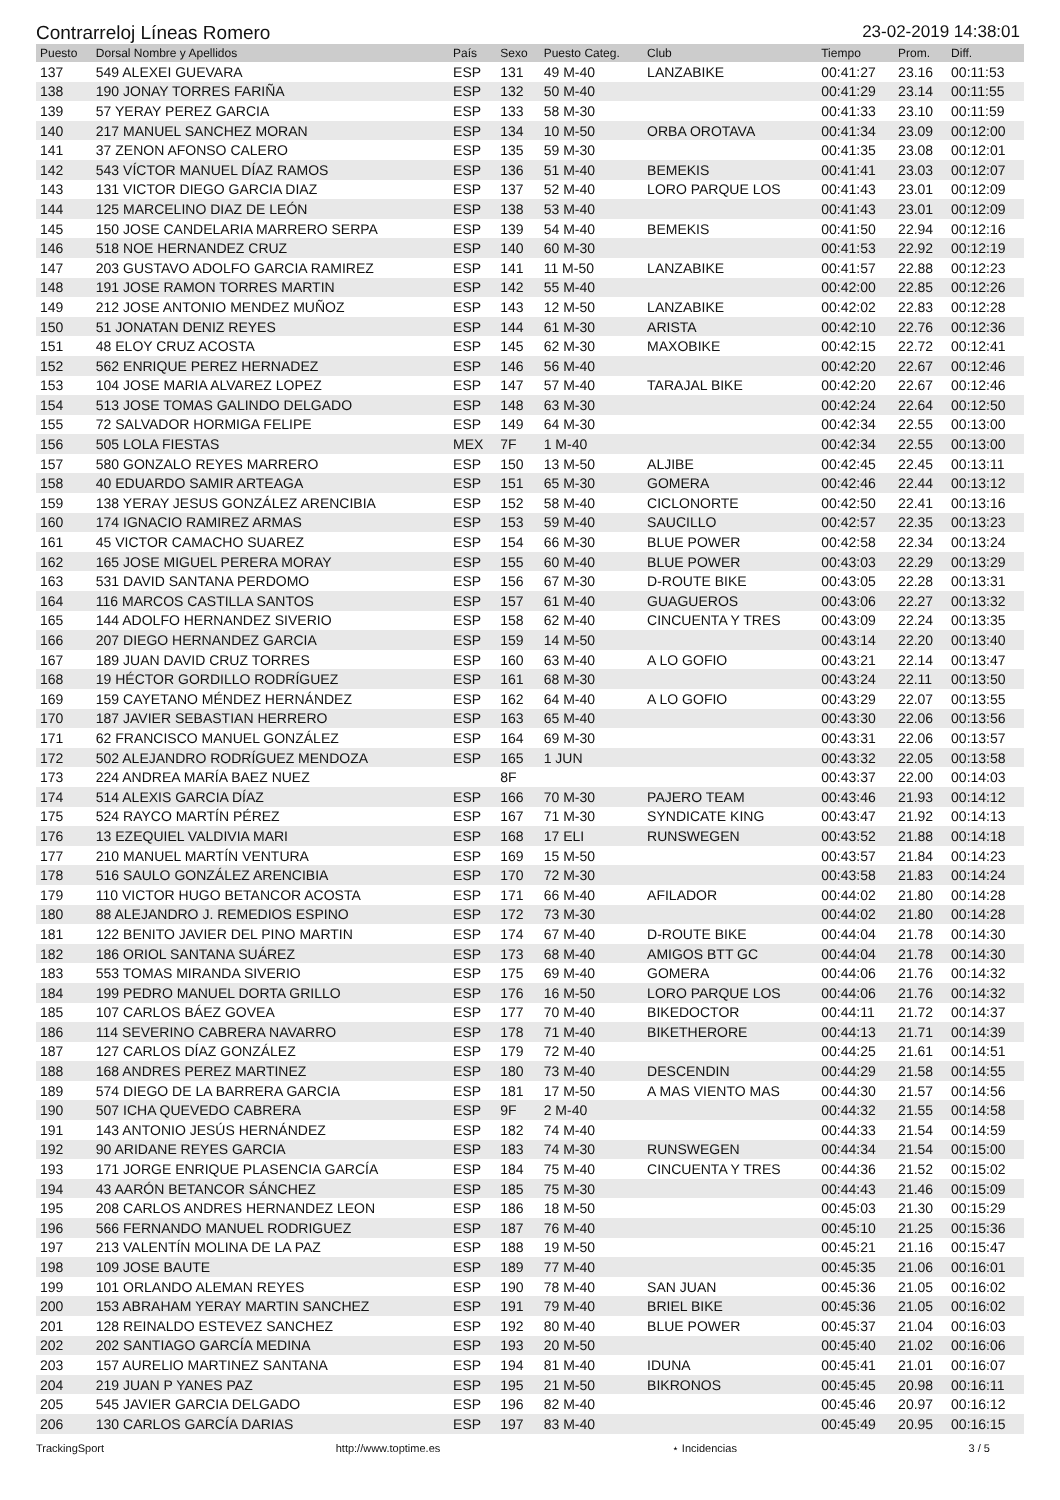Contrarreloj Líneas Romero 23-02-2019 14:38:01
| Puesto | Dorsal Nombre y Apellidos | País | Sexo | Puesto Categ. | Club | Tiempo | Prom. | Diff. |
| --- | --- | --- | --- | --- | --- | --- | --- | --- |
| 137 | 549 ALEXEI GUEVARA | ESP | 131 | 49 M-40 | LANZABIKE | 00:41:27 | 23.16 | 00:11:53 |
| 138 | 190 JONAY TORRES FARIÑA | ESP | 132 | 50 M-40 | | 00:41:29 | 23.14 | 00:11:55 |
| 139 | 57 YERAY PEREZ GARCIA | ESP | 133 | 58 M-30 | | 00:41:33 | 23.10 | 00:11:59 |
| 140 | 217 MANUEL SANCHEZ MORAN | ESP | 134 | 10 M-50 | ORBA OROTAVA | 00:41:34 | 23.09 | 00:12:00 |
| 141 | 37 ZENON AFONSO CALERO | ESP | 135 | 59 M-30 | | 00:41:35 | 23.08 | 00:12:01 |
| 142 | 543 VÍCTOR MANUEL DÍAZ RAMOS | ESP | 136 | 51 M-40 | BEMEKIS | 00:41:41 | 23.03 | 00:12:07 |
| 143 | 131 VICTOR DIEGO GARCIA DIAZ | ESP | 137 | 52 M-40 | LORO PARQUE LOS | 00:41:43 | 23.01 | 00:12:09 |
| 144 | 125 MARCELINO DIAZ DE LEÓN | ESP | 138 | 53 M-40 | | 00:41:43 | 23.01 | 00:12:09 |
| 145 | 150 JOSE CANDELARIA MARRERO SERPA | ESP | 139 | 54 M-40 | BEMEKIS | 00:41:50 | 22.94 | 00:12:16 |
| 146 | 518 NOE HERNANDEZ CRUZ | ESP | 140 | 60 M-30 | | 00:41:53 | 22.92 | 00:12:19 |
| 147 | 203 GUSTAVO ADOLFO GARCIA RAMIREZ | ESP | 141 | 11 M-50 | LANZABIKE | 00:41:57 | 22.88 | 00:12:23 |
| 148 | 191 JOSE RAMON TORRES MARTIN | ESP | 142 | 55 M-40 | | 00:42:00 | 22.85 | 00:12:26 |
| 149 | 212 JOSE ANTONIO MENDEZ MUÑOZ | ESP | 143 | 12 M-50 | LANZABIKE | 00:42:02 | 22.83 | 00:12:28 |
| 150 | 51 JONATAN DENIZ REYES | ESP | 144 | 61 M-30 | ARISTA | 00:42:10 | 22.76 | 00:12:36 |
| 151 | 48 ELOY CRUZ ACOSTA | ESP | 145 | 62 M-30 | MAXOBIKE | 00:42:15 | 22.72 | 00:12:41 |
| 152 | 562 ENRIQUE PEREZ HERNADEZ | ESP | 146 | 56 M-40 | | 00:42:20 | 22.67 | 00:12:46 |
| 153 | 104 JOSE MARIA ALVAREZ LOPEZ | ESP | 147 | 57 M-40 | TARAJAL BIKE | 00:42:20 | 22.67 | 00:12:46 |
| 154 | 513 JOSE TOMAS GALINDO DELGADO | ESP | 148 | 63 M-30 | | 00:42:24 | 22.64 | 00:12:50 |
| 155 | 72 SALVADOR HORMIGA FELIPE | ESP | 149 | 64 M-30 | | 00:42:34 | 22.55 | 00:13:00 |
| 156 | 505 LOLA FIESTAS | MEX | 7F | 1 M-40 | | 00:42:34 | 22.55 | 00:13:00 |
| 157 | 580 GONZALO REYES MARRERO | ESP | 150 | 13 M-50 | ALJIBE | 00:42:45 | 22.45 | 00:13:11 |
| 158 | 40 EDUARDO SAMIR ARTEAGA | ESP | 151 | 65 M-30 | GOMERA | 00:42:46 | 22.44 | 00:13:12 |
| 159 | 138 YERAY JESUS GONZÁLEZ ARENCIBIA | ESP | 152 | 58 M-40 | CICLONORTE | 00:42:50 | 22.41 | 00:13:16 |
| 160 | 174 IGNACIO RAMIREZ ARMAS | ESP | 153 | 59 M-40 | SAUCILLO | 00:42:57 | 22.35 | 00:13:23 |
| 161 | 45 VICTOR CAMACHO SUAREZ | ESP | 154 | 66 M-30 | BLUE POWER | 00:42:58 | 22.34 | 00:13:24 |
| 162 | 165 JOSE MIGUEL PERERA MORAY | ESP | 155 | 60 M-40 | BLUE POWER | 00:43:03 | 22.29 | 00:13:29 |
| 163 | 531 DAVID SANTANA PERDOMO | ESP | 156 | 67 M-30 | D-ROUTE BIKE | 00:43:05 | 22.28 | 00:13:31 |
| 164 | 116 MARCOS CASTILLA SANTOS | ESP | 157 | 61 M-40 | GUAGUEROS | 00:43:06 | 22.27 | 00:13:32 |
| 165 | 144 ADOLFO HERNANDEZ SIVERIO | ESP | 158 | 62 M-40 | CINCUENTA Y TRES | 00:43:09 | 22.24 | 00:13:35 |
| 166 | 207 DIEGO HERNANDEZ GARCIA | ESP | 159 | 14 M-50 | | 00:43:14 | 22.20 | 00:13:40 |
| 167 | 189 JUAN DAVID CRUZ TORRES | ESP | 160 | 63 M-40 | A LO GOFIO | 00:43:21 | 22.14 | 00:13:47 |
| 168 | 19 HÉCTOR GORDILLO RODRÍGUEZ | ESP | 161 | 68 M-30 | | 00:43:24 | 22.11 | 00:13:50 |
| 169 | 159 CAYETANO MÉNDEZ HERNÁNDEZ | ESP | 162 | 64 M-40 | A LO GOFIO | 00:43:29 | 22.07 | 00:13:55 |
| 170 | 187 JAVIER SEBASTIAN HERRERO | ESP | 163 | 65 M-40 | | 00:43:30 | 22.06 | 00:13:56 |
| 171 | 62 FRANCISCO MANUEL GONZÁLEZ | ESP | 164 | 69 M-30 | | 00:43:31 | 22.06 | 00:13:57 |
| 172 | 502 ALEJANDRO RODRÍGUEZ MENDOZA | ESP | 165 | 1 JUN | | 00:43:32 | 22.05 | 00:13:58 |
| 173 | 224 ANDREA MARÍA BAEZ NUEZ | | 8F | | | 00:43:37 | 22.00 | 00:14:03 |
| 174 | 514 ALEXIS GARCIA DÍAZ | ESP | 166 | 70 M-30 | PAJERO TEAM | 00:43:46 | 21.93 | 00:14:12 |
| 175 | 524 RAYCO MARTÍN PÉREZ | ESP | 167 | 71 M-30 | SYNDICATE KING | 00:43:47 | 21.92 | 00:14:13 |
| 176 | 13 EZEQUIEL VALDIVIA MARI | ESP | 168 | 17 ELI | RUNSWEGEN | 00:43:52 | 21.88 | 00:14:18 |
| 177 | 210 MANUEL MARTÍN VENTURA | ESP | 169 | 15 M-50 | | 00:43:57 | 21.84 | 00:14:23 |
| 178 | 516 SAULO GONZÁLEZ ARENCIBIA | ESP | 170 | 72 M-30 | | 00:43:58 | 21.83 | 00:14:24 |
| 179 | 110 VICTOR HUGO BETANCOR ACOSTA | ESP | 171 | 66 M-40 | AFILADOR | 00:44:02 | 21.80 | 00:14:28 |
| 180 | 88 ALEJANDRO J. REMEDIOS ESPINO | ESP | 172 | 73 M-30 | | 00:44:02 | 21.80 | 00:14:28 |
| 181 | 122 BENITO JAVIER DEL PINO MARTIN | ESP | 174 | 67 M-40 | D-ROUTE BIKE | 00:44:04 | 21.78 | 00:14:30 |
| 182 | 186 ORIOL SANTANA SUÁREZ | ESP | 173 | 68 M-40 | AMIGOS BTT GC | 00:44:04 | 21.78 | 00:14:30 |
| 183 | 553 TOMAS MIRANDA SIVERIO | ESP | 175 | 69 M-40 | GOMERA | 00:44:06 | 21.76 | 00:14:32 |
| 184 | 199 PEDRO MANUEL DORTA GRILLO | ESP | 176 | 16 M-50 | LORO PARQUE LOS | 00:44:06 | 21.76 | 00:14:32 |
| 185 | 107 CARLOS BÁEZ GOVEA | ESP | 177 | 70 M-40 | BIKEDOCTOR | 00:44:11 | 21.72 | 00:14:37 |
| 186 | 114 SEVERINO CABRERA NAVARRO | ESP | 178 | 71 M-40 | BIKETHERORE | 00:44:13 | 21.71 | 00:14:39 |
| 187 | 127 CARLOS DÍAZ GONZÁLEZ | ESP | 179 | 72 M-40 | | 00:44:25 | 21.61 | 00:14:51 |
| 188 | 168 ANDRES PEREZ MARTINEZ | ESP | 180 | 73 M-40 | DESCENDIN | 00:44:29 | 21.58 | 00:14:55 |
| 189 | 574 DIEGO DE LA BARRERA GARCIA | ESP | 181 | 17 M-50 | A MAS VIENTO MAS | 00:44:30 | 21.57 | 00:14:56 |
| 190 | 507 ICHA QUEVEDO CABRERA | ESP | 9F | 2 M-40 | | 00:44:32 | 21.55 | 00:14:58 |
| 191 | 143 ANTONIO JESÚS HERNÁNDEZ | ESP | 182 | 74 M-40 | | 00:44:33 | 21.54 | 00:14:59 |
| 192 | 90 ARIDANE REYES GARCIA | ESP | 183 | 74 M-30 | RUNSWEGEN | 00:44:34 | 21.54 | 00:15:00 |
| 193 | 171 JORGE ENRIQUE PLASENCIA GARCÍA | ESP | 184 | 75 M-40 | CINCUENTA Y TRES | 00:44:36 | 21.52 | 00:15:02 |
| 194 | 43 AARÓN BETANCOR SÁNCHEZ | ESP | 185 | 75 M-30 | | 00:44:43 | 21.46 | 00:15:09 |
| 195 | 208 CARLOS ANDRES HERNANDEZ LEON | ESP | 186 | 18 M-50 | | 00:45:03 | 21.30 | 00:15:29 |
| 196 | 566 FERNANDO MANUEL RODRIGUEZ | ESP | 187 | 76 M-40 | | 00:45:10 | 21.25 | 00:15:36 |
| 197 | 213 VALENTÍN MOLINA DE LA PAZ | ESP | 188 | 19 M-50 | | 00:45:21 | 21.16 | 00:15:47 |
| 198 | 109 JOSE BAUTE | ESP | 189 | 77 M-40 | | 00:45:35 | 21.06 | 00:16:01 |
| 199 | 101 ORLANDO ALEMAN REYES | ESP | 190 | 78 M-40 | SAN JUAN | 00:45:36 | 21.05 | 00:16:02 |
| 200 | 153 ABRAHAM YERAY MARTIN SANCHEZ | ESP | 191 | 79 M-40 | BRIEL BIKE | 00:45:36 | 21.05 | 00:16:02 |
| 201 | 128 REINALDO ESTEVEZ SANCHEZ | ESP | 192 | 80 M-40 | BLUE POWER | 00:45:37 | 21.04 | 00:16:03 |
| 202 | 202 SANTIAGO GARCÍA MEDINA | ESP | 193 | 20 M-50 | | 00:45:40 | 21.02 | 00:16:06 |
| 203 | 157 AURELIO MARTINEZ SANTANA | ESP | 194 | 81 M-40 | IDUNA | 00:45:41 | 21.01 | 00:16:07 |
| 204 | 219 JUAN P YANES PAZ | ESP | 195 | 21 M-50 | BIKRONOS | 00:45:45 | 20.98 | 00:16:11 |
| 205 | 545 JAVIER GARCIA DELGADO | ESP | 196 | 82 M-40 | | 00:45:46 | 20.97 | 00:16:12 |
| 206 | 130 CARLOS GARCÍA DARIAS | ESP | 197 | 83 M-40 | | 00:45:49 | 20.95 | 00:16:15 |
TrackingSport http://www.toptime.es ⋆ Incidencias 3 / 5